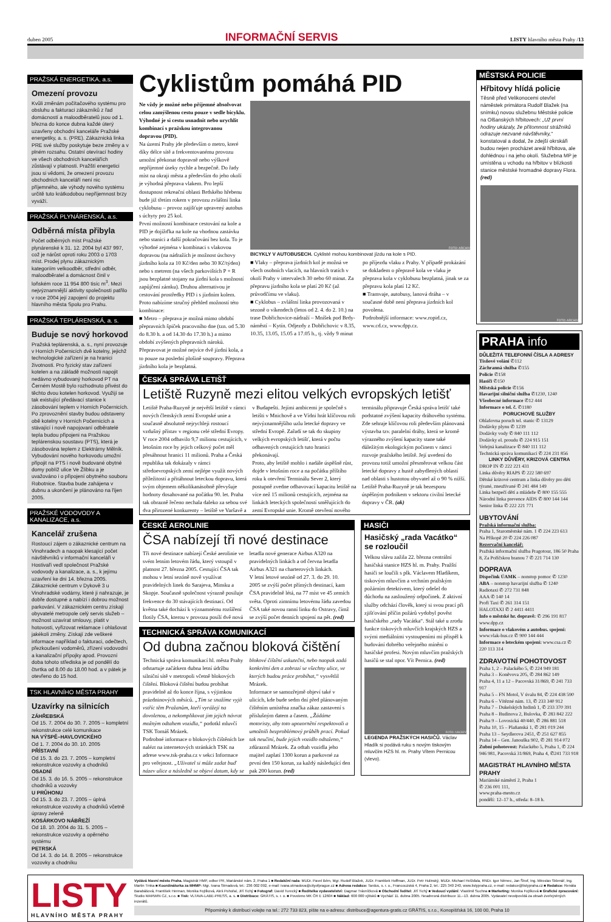duben 2005 INFORMAČNÍ SERVIS LISTY hlavního města Prahy /13
PRAŽSKÁ ENERGETIKA, a.s.
Omezení provozu
Kvůli změnám počítačového systému pro obsluhu a fakturaci zákazníků z řad domácností a maloodběratelů jsou od 1. března do konce dubna každé úterý uzavřeny obchodní kanceláře Pražské energetiky, a. s. (PRE). Zákaznická linka PRE své služby poskytuje beze změny a v plném rozsahu. Ostatní otevírací hodiny ve všech obchodních kancelářích zůstávají v platnosti. Pražští energetici jsou si vědomi, že omezení provozu obchodních kanceláří není nic příjemného, ale výhody nového systému určitě tuto krátkodobou nepříjemnost brzy vyváží.
PRAŽSKÁ PLYNÁRENSKÁ, a.s.
Odběrná místa přibyla
Počet odběrných míst Pražské plynárenské k 31. 12. 2004 byl 437 997, což je nárůst oproti roku 2003 o 1703 míst. Prodej plynu zákaznickým kategoriím velkoodběr, střední odběr, maloodběratel a domácnost činil v loňském roce 11 954 800 tisíc m<sup>3</sup>. Mezi nejvýznamnější aktivity společnosti patřilo v roce 2004 její zapojení do projektu hlavního města Spolu pro Prahu.
PRAŽSKÁ TEPLÁRENSKÁ, a. s.
Buduje se nový horkovod
Pražská teplárenská, a. s., nyní provozuje v Horních Počernicích dvě kotelny, jejichž technologické zařízení je na hranici životnosti. Pro fyzický stav zařízení kotelen a na základě možnosti napojit nedávno vybudovaný horkovod PT na Černém Mostě bylo rozhodnuto přivést do těchto dvou kotelen horkovod. Využijí se tak existující předávací stanice k zásobování teplem v Horních Počernicích. Po zprovoznění stavby budou odstaveny obě kotelny v Horních Počernicích a stávající i nově napojovaní odběratelé tepla budou připojeni na Pražskou teplárenskou soustavu (PTS), která je zásobována teplem z Elektrárny Mělník. Vybudování nového horkovodu umožní připojit na PTS i nově budované obytné domy poblíž ulice Ve Žlíbku a je uvažováno i o připojení obytného souboru Robotnice. Stavba bude zahájena v dubnu a ukončení je plánováno na říjen 2005.
PRAŽSKÉ VODOVODY A KANALIZACE, a.s.
Kancelář zrušena
Rostoucí zájem o zákaznické centrum na Vinohradech a naopak klesající počet návštěvníků v informační kanceláři v Hostivaři vedl společnost Pražské vodovody a kanalizace, a. s., k jejímu uzavření ke dni 14. března 2005. Zákaznické centrum v Dykově 3 u Vinohradské vodárny, které ji nahrazuje, je dobře dostupné a nabízí i dobrou možnost parkování. V zákaznickém centru získají obyvatelé metropole celý servis služeb – možnost uzavírat smlouvy, platit v hotovosti, vyřizovat reklamace i ohlašovat jakékoli změny. Získají zde veškeré informace například o fakturaci, odečtech, přezkoušení vodoměrů, zřízení vodovodní a kanalizační přípojky apod. Provozní doba tohoto střediska je od pondělí do čtvrtka od 8.00 do 18.00 hod. a v pátek je otevřeno do 15 hod.
TSK HLAVNÍHO MĚSTA PRAHY
Uzavírky na silnicích
ZÁHŘEBSKÁ
Od 15. 7. 2004 do 30. 7. 2005 – kompletní rekonstrukce celé komunikace
NA VÝSPĚ–HAVLOVICKÉHO
Od 1. 7. 2004 do 30. 10. 2005
PŘÍSTAVNÍ
Od 15. 3. do 23. 7. 2005 – kompletní rekonstrukce vozovky a chodníků
OSADNÍ
Od 15. 3. do 16. 5. 2005 – rekonstrukce chodníků a vozovky
U PRŮHONU
Od 15. 3. do 23. 7. 2005 – úplná rekonstrukce vozovky a chodníků včetně úpravy zeleně
KOSÁRKOVO NÁBŘEŽÍ
Od 18. 10. 2004 do 31. 5. 2005 – rekonstrukce vozovky a opěrného systému
PETRSKÁ
Od 14. 3. do 14. 8. 2005 – rekonstrukce vozovky a chodníku
Cyklistům pomáhá PID
Ne vždy je možné nebo příjemné absolvovat celou zamýšlenou cestu pouze v sedle bicyklu. Výhodné je si cestu usnadnit nebo urychlit kombinací s pražskou integrovanou dopravou (PID).
Na území Prahy jde především o metro, které díky délce sítě a frekventovanému provozu umožní překonat dopravně nebo výškově nepříjemné úseky rychle a bezpečně. Do řady míst na okraji města a především do jeho okolí je výhodná přeprava vlakem. Pro lepší dostupnost rekreační oblasti Brdského hřebenu bude již třetím rokem v provozu zvláštní linka cyklobusu – provoz zajišťuje upravený autobus s úchyty pro 25 kol.
První možností kombinace cestování na kole a PID je dojížďka na kole na vhodnou zastávku nebo stanici a další pokračování bez kola. To je výhodné zejména v kombinaci s vlakovou dopravou (na nádražích je možnost úschovy jízdního kola za 10 Kč/den nebo 30 Kč/týden) nebo s metrem (na všech parkovištích P + R jsou bezplatné stojany na jízdní kola s možností zapůjčení zámku). Druhou alternativou je cestování prostředky PID i s jízdním kolem.
Proto nabízíme stručný přehled možností této kombinace:
■ Metro – přeprava je možná mimo období přepravních špiček pracovního dne (tzn. od 5.30 do 8.30 h. a od 14.30 do 17.30 h.) a mimo období zvýšených přepravních nároků. Přepravovat je možné nejvíce dvě jízdní kola, a to pouze na poslední plošině soupravy. Přeprava jízdního kola je bezplatná.
FOTO: ARCHIV
BICYKLY V AUTOBUSECH. Cyklisté mohou kombinovat jízdu na kole s PID.
■ Vlaky – přeprava jízdních kol je možná ve všech osobních vlacích, na hlavních tratích v okolí Prahy v intervalech 30 nebo 60 minut. Za přepravu jízdního kola se platí 20 Kč (až průvodčímu ve vlaku).
■ Cyklobus – zvláštní linka provozovaná v sezoně o víkendech (letos od 2. 4. do 2. 10.) na trase Dobřichovice-nádraží – Mníšek pod Brdy-náměstí – Kytín. Odjezdy z Dobřichovic v 8.35, 10.35, 13.05, 15.05 a 17.05 h., tj. vždy 9 minut po příjezdu vlaku z Prahy. V případě prokázání se dokladem o přepravě kola ve vlaku je přeprava kola v cyklobusu bezplatná, jinak se za přepravu kola platí 12 Kč.
■ Tramvaje, autobusy, lanová dráha – v současné době není přeprava jízdních kol povolena.
Podrobnější informace: www.ropid.cz, www.cd.cz, www.dpp.cz.
ČESKÁ SPRÁVA LETIŠŤ
Letiště Ruzyně mezi elitou velkých evropských letišť
Letiště Praha-Ruzyně je největší letiště v rámci nových členských zemí Evropské unie a současně absolutně nejrychleji rostoucí vzdušný přístav v regionu celé střední Evropy. V roce 2004 odbavilo 9,7 milionu cestujících, v letošním roce by jejich celkový počet měl přesáhnout hranici 11 milionů. Praha a Česká republika tak dokázaly v rámci středoevropských zemí nejlépe využít nových příležitostí a přitáhnout leteckou dopravu, která svým objemem několikanásobně převyšuje hodnoty dosahované na počátku 90. let. Praha tak obrazně řečeno nechala daleko za sebou své dva přirozené konkurenty – letiště ve Varšavě a v Budapešti. Jejími ambicemi je společně s letišti v Mnichově a ve Vídni hrát klíčovou roli nejvýznamnějšího uzlu letecké dopravy ve střední Evropě. Zařadí se tak do skupiny velkých evropských letišť, která v počtu odbavených cestujících tuto hranici překonávají.
Proto, aby letiště mohlo i nadále úspěšně růst, dojde v letošním roce a na počátku příštího roku k otevření Terminálu Sever 2, který postupně zvedne odbavovací kapacitu letiště na více než 15 milionů cestujících, zejména na linkách leteckých společností směřujících do zemí Evropské unie. Kromě otevření nového terminálu připravuje Česká správa letišť také podstatné zvýšení kapacity dráhového systému. Zde sehraje klíčovou roli především plánovaná výstavba tzv. paralelní dráhy, která se kromě výrazného zvýšení kapacity stane také důležitým ekologickým počinem v rámci rozvoje pražského letiště. Její uvedení do provozu totiž umožní přesměrovat velkou část letecké dopravy z hustě zabydlených oblastí nad oblasti s hustotou obyvatel až o 90 % nižší. Letiště Praha-Ruzyně je tak bezesporu úspěšným podnikem v sektoru civilní letecké dopravy v ČR. (ak)
ČESKÉ AEROLINIE
ČSA nabízejí tři nové destinace
Tři nové destinace nabízejí České aerolinie ve svém letním letovém řádu, který vstoupil v platnost 27. března 2005. Cestující ČSA tak mohou v letní sezóně nově využívat pravidelných linek do Sarajeva, Minsku a Skopje. Současně společnost výrazně posiluje frekvence do 30 stávajících destinací. Od května také dochází k významnému rozšíření flotily ČSA, kterou v provozu posílí dvě nová letadla nové generace Airbus A320 na pravidelných linkách a od června letadla Airbus A321 na charterových linkách.
V letní letové sezóně od 27. 3. do 29. 10. 2005 se zvýší počet přímých destinací, kam ČSA pravidelně létá, na 77 míst ve 45 zemích světa. Oproti zimnímu letovému řádu zavedou ČSA také novou ranní linku do Ostravy, čímž se zvýší počet denních spojení na pět. (red)
TECHNICKÁ SPRÁVA KOMUNIKACÍ
Od dubna začnou bloková čištění
Technická správa komunikací hl. města Prahy odstartuje začátkem dubna letní údržbu silniční sítě v metropoli včetně blokových čištění. Bloková čištění budou probíhat pravidelně až do konce října, s výjimkou prázdninových měsíců. „Tím se snažíme vyjít vstříc těm Pražanům, kteří vyrážejí na dovolenou, a nekomplikovat jim jejich návrat možným odtahem vozidla,“ podotkl mluvčí TSK Tomáš Mrázek.
Podrobné informace o blokových čištěních lze nalézt na internetových stránkách TSK na adrese www.tsk-praha.cz v sekci Informace pro veřejnost. „Uživatel si může zadat buď název ulice a následně se objeví datum, kdy se blokové čištění uskuteční, nebo naopak zadá konkrétní den a zobrazí se všechny ulice, ve kterých budou práce probíhat,“ vysvětlil Mrázek.
Informace se samozřejmě objeví také v ulicích, kde bude sedm dní před plánovaným čištěním umístěna značka zákaz zastavení s příslušným datem a časem. „Žádáme motoristy, aby toto upozornění respektovali a umožnili bezproblémový průběh prací. Pokud tak neučiní, bude jejich vozidlo odtaženo,“ zdůraznil Mrázek. Za odtah vozidla jeho majitel zaplatí 1300 korun a parkovné za první den 150 korun, za každý následující den pak 200 korun. (red)
HASIČI
Hasičský „rada Vacátko“ se rozloučil
Velkou slávu zažila 22. března centrální hasičská stanice HZS hl. m. Prahy. Pražští hasiči se loučili s plk. Václavem Hladíkem, tiskovým mluvčím a vrchním pražským požárním detektivem, který odešel do důchodu na zasloužený odpočinek. Z aktivní služby odchází člověk, který si svou prací při zjišťování příčin požárů vydobyl pověst hasičského „rady Vacátka“. Stál také u zrodu funkce tiskových mluvčích krajských HZS a svými mediálními vystoupeními mi přispěl k budování dobrého veřejného mínění o hasičské profesi. Novým mluvčím pražských hasičů se stal npor. Vít Pernica. (red)
FOTO: ARCHIV
LEGENDA PRAŽSKÝCH HASIČŮ. Václav Hladík si podává ruku s novým tiskovým mluvčím HZS hl. m. Prahy Vítem Pernicou (vlevo).
MĚSTSKÁ POLICIE
Hřbitovy hlídá policie
Těsně před Velikonocemi otevřel náměstek primátora Rudolf Blažek (na snímku) novou služebnu Městské policie na Olšanských hřbitovech: „Už první hodiny ukázaly, že přítomnost strážníků odrazuje nezvané návštěvníky,“ konstatoval a dodal, že zdejší okrskáři budou nejen procházet areál hřbitova, ale dohlédnou i na jeho okolí. Služebna MP je umístěna u vchodu na hřbitov v blízkosti stanice městské hromadné dopravy Flora. (red)
FOTO: ARCHIV
PRAHA info
DŮLEŽITÁ TELEFONNÍ ČÍSLA A ADRESY
Tísňové volání ✆112
Záchranná služba ✆155
Policie ✆158
Hasiči ✆150
Městská policie ✆156
Havarijní silniční služba ✆1230, 1240
Všeobecné informace ✆12 444
Informace o tel. č. ✆1180
PORUCHOVÉ SLUŽBY
Ohlašovna poruch tel. stanic ✆ 13129
Dodávky plynu ✆ 1239
Dodávky vody ✆ 840 111 112
Dodávky el. proudu ✆ 224 915 151
Veřejná kanalizace ✆ 840 111 112
Technická správa komunikací ✆ 224 231 856
LINKY DŮVĚRY, KRIZOVÁ CENTRA
DROP IN ✆ 222 221 431
Linka důvěry RIAPS ✆ 222 580 697
Dětské krizové centrum a linka důvěry pro děti týrané, zneužívané ✆ 241 484 149
Linka bezpečí dětí a mládeže ✆ 800 155 555
Národní linka prevence AIDS ✆ 800 144 144
Senior linka ✆ 222 221 771
UBYTOVÁNÍ
Pražská informační služba:
Praha 1, Staroměstské nám. 1 ✆ 224 223 613
Na Příkopě 20 ✆ 224 226 087
Rezervační kancelář:
Pražská informační služba Pragotour, 186 50 Praha 8, Za Poříčskou branou 7 ✆ 221 714 130
DOPRAVA
Dispečink ÚAMK – nonstop pomoc ✆ 1230
ABA – nonstop havarijní služba ✆ 1240
Radiotaxi ✆ 272 731 848
AAA ✆ 140 14
Profi Taxi ✆ 261 314 151
HALOTAXI ✆ 2 4411 4411
Info o městské hr. dopravě: ✆ 296 191 817 www.dpp.cz
Informace o vlakovém a autobus. spojení: www.vlak-bus.cz ✆ 900 144 444
Informace o leteckém spojení: www.csa.cz ✆ 220 113 314
ZDRAVOTNÍ POHOTOVOST
Praha 1, 2 – Palackého 5, ✆ 224 949 181
Praha 3 – Koněvova 205, ✆ 284 862 149
Praha 4, 11 a 12 – Pacovská 31/869, ✆ 241 733 917
Praha 5 – FN Motol, V úvalu 84, ✆ 224 438 590
Praha 6 – Vítězné nám. 13, ✆ 233 340 912
Praha 7 – Dukelských hrdinů 1, ✆ 233 370 391
Praha 8 – Budínova 2, Bulovka, ✆ 283 842 222
Praha 9 – Lovosická 40/440, ✆ 286 881 518
Praha 10, 15 – Plaňanská 1, ✆ 281 019 244
Praha 13 – Seydlerova 2451, ✆ 251 627 855
Praha 14 – Gen. Janouška 902, ✆ 281 914 072
Zubní pohotovost: Palackého 5, Praha 1, ✆ 224 946 981, Pacovská 31/869, Praha 4, ✆241 733 918
MAGISTRÁT HLAVNÍHO MĚSTA PRAHY
Mariánské náměstí 2, Praha 1
✆ 236 001 111,
www.praha-mesto.cz
pondělí: 12–17 h., středa: 8–18 h.
LISTY
HLAVNÍHO MĚSTA PRAHY
Vydává hlavní město Praha. Magistrát HMP, odbor PR, Mariánské nám. 2, Praha 1 ■ Redakční rada: MUDr. Pavel Bém, Mgr. Rudolf Blažek, JUDr. František Hoffman, JUDr. Petr Hulinský, MUDr. Michael Hvížďala, RNDr. Igor Němec, Jan Štrof, Ing. Miroslav Sklenář, Ing. Martin Trnka ■ Koordinátorka za MHMP: Mgr. Ivana Strnadová, tel.: 236 002 092, e-mail: ivana.strnadova@cityofprague.cz ■ Adresa redakce: Tardus, s. r. o., Francouzská 4, Praha 2, tel.: 225 340 240, www.listypraha.cz, e-mail: redakce@listypraha.cz ■ Redakce: Renáta Barabášová, František Herman, Monika Fojtíková, Aleš Pohořal, Jiří Tichý ■ Fotograf: David Turecký ■ Ředitelka vydavatelství: Dagmar Trávníčková ■ Obchodní ředitel: Jiří Tichý ■ Vedoucí vydání: Vlastimil Suchna ■ Marketing: Monika Fojtíková ■ Grafické zpracování: Studio MARWIN CZ, s.r.o. ■ Tisk: VLTAVA-LABE-PRESS, a. s. ■ Distribuce: GRÁTIS, s. r. o. ■ Povoleno MK ČR E 12604 ■ Náklad: 600 000 výtisků ■ Vychází 11. dubna 2005. Neadresná distribuce 11.–13. dubna 2005. Vydavatel neodpovídá za obsah zveřejněných inzerátů.
Připomínky k distribuci volejte na tel.: 272 733 823, pište na e-adresu: distribuce@agentura-gratis.cz GRÁTIS, s.r.o., Konopišťská 16, 100 00, Praha 10